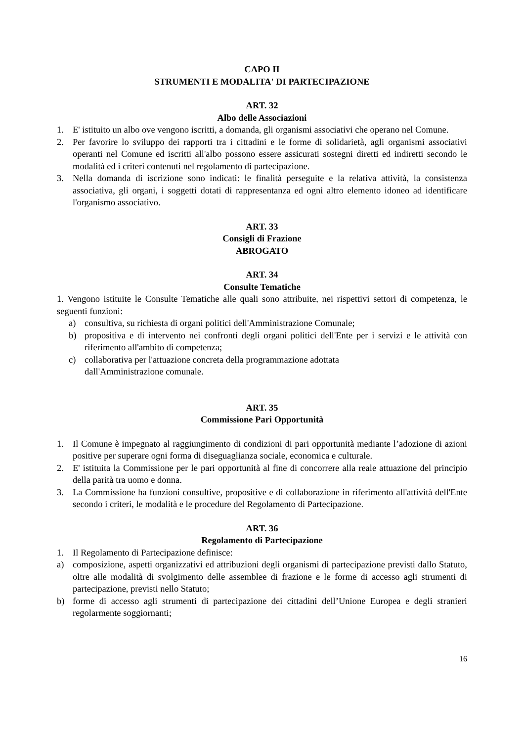CAPO II
STRUMENTI E MODALITA' DI PARTECIPAZIONE
ART. 32
Albo delle Associazioni
1. E' istituito un albo ove vengono iscritti, a domanda, gli organismi associativi che operano nel Comune.
2. Per favorire lo sviluppo dei rapporti tra i cittadini e le forme di solidarietà, agli organismi associativi operanti nel Comune ed iscritti all'albo possono essere assicurati sostegni diretti ed indiretti secondo le modalità ed i criteri contenuti nel regolamento di partecipazione.
3. Nella domanda di iscrizione sono indicati: le finalità perseguite e la relativa attività, la consistenza associativa, gli organi, i soggetti dotati di rappresentanza ed ogni altro elemento idoneo ad identificare l'organismo associativo.
ART. 33
Consigli di Frazione
ABROGATO
ART. 34
Consulte Tematiche
1. Vengono istituite le Consulte Tematiche alle quali sono attribuite, nei rispettivi settori di competenza, le seguenti funzioni:
a) consultiva, su richiesta di organi politici dell'Amministrazione Comunale;
b) propositiva e di intervento nei confronti degli organi politici dell'Ente per i servizi e le attività con riferimento all'ambito di competenza;
c) collaborativa per l'attuazione concreta della programmazione adottata
dall'Amministrazione comunale.
ART. 35
Commissione Pari Opportunità
1. Il Comune è impegnato al raggiungimento di condizioni di pari opportunità mediante l’adozione di azioni positive per superare ogni forma di diseguaglianza sociale, economica e culturale.
2. E' istituita la Commissione per le pari opportunità al fine di concorrere alla reale attuazione del principio della parità tra uomo e donna.
3. La Commissione ha funzioni consultive, propositive e di collaborazione in riferimento all'attività dell'Ente secondo i criteri, le modalità e le procedure del Regolamento di Partecipazione.
ART. 36
Regolamento di Partecipazione
1. Il Regolamento di Partecipazione definisce:
a) composizione, aspetti organizzativi ed attribuzioni degli organismi di partecipazione previsti dallo Statuto, oltre alle modalità di svolgimento delle assemblee di frazione e le forme di accesso agli strumenti di partecipazione, previsti nello Statuto;
b) forme di accesso agli strumenti di partecipazione dei cittadini dell’Unione Europea e degli stranieri regolarmente soggiornanti;
16